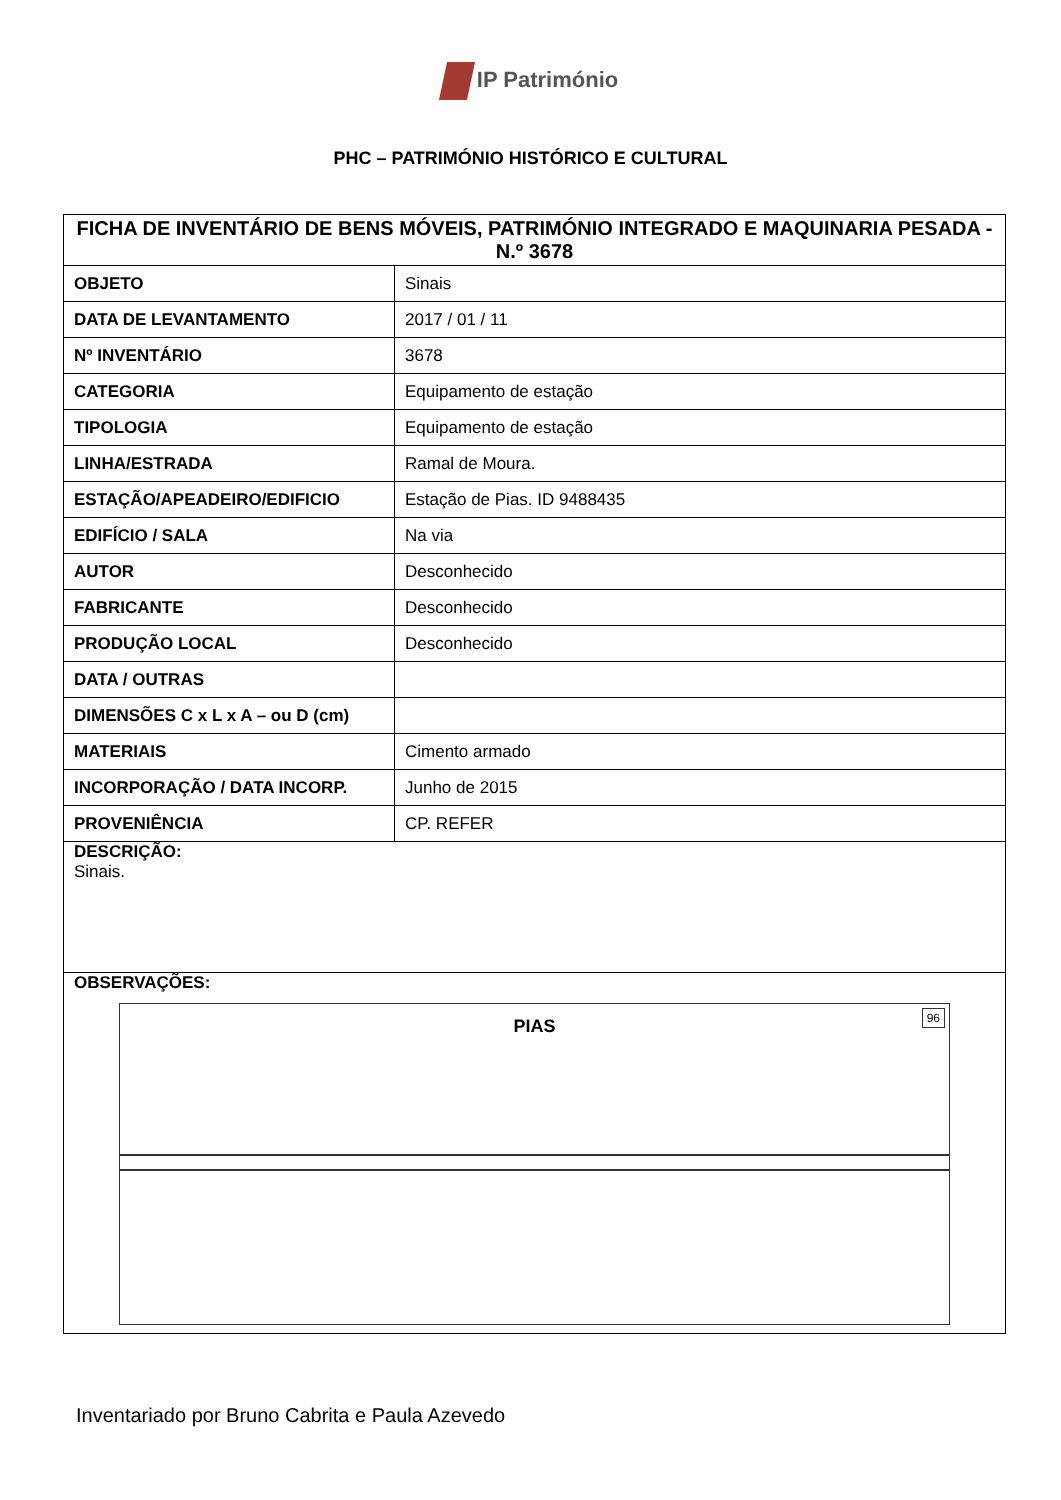IP Património
PHC – PATRIMÓNIO HISTÓRICO E CULTURAL
| FICHA DE INVENTÁRIO DE BENS MÓVEIS, PATRIMÓNIO INTEGRADO E MAQUINARIA PESADA - N.º 3678 | |
| --- | --- |
| OBJETO | Sinais |
| DATA DE LEVANTAMENTO | 2017 / 01 / 11 |
| Nº INVENTÁRIO | 3678 |
| CATEGORIA | Equipamento de estação |
| TIPOLOGIA | Equipamento de estação |
| LINHA/ESTRADA | Ramal de Moura. |
| ESTAÇÃO/APEADEIRO/EDIFICIO | Estação de Pias. ID 9488435 |
| EDIFÍCIO / SALA | Na via |
| AUTOR | Desconhecido |
| FABRICANTE | Desconhecido |
| PRODUÇÃO LOCAL | Desconhecido |
| DATA / OUTRAS | |
| DIMENSÕES C x L x A – ou D (cm) | |
| MATERIAIS | Cimento armado |
| INCORPORAÇÃO / DATA INCORP. | Junho de 2015 |
| PROVENIÊNCIA | CP. REFER |
| DESCRIÇÃO: Sinais. | |
| OBSERVAÇÕES: PIAS 96 | |
Inventariado por Bruno Cabrita e Paula Azevedo